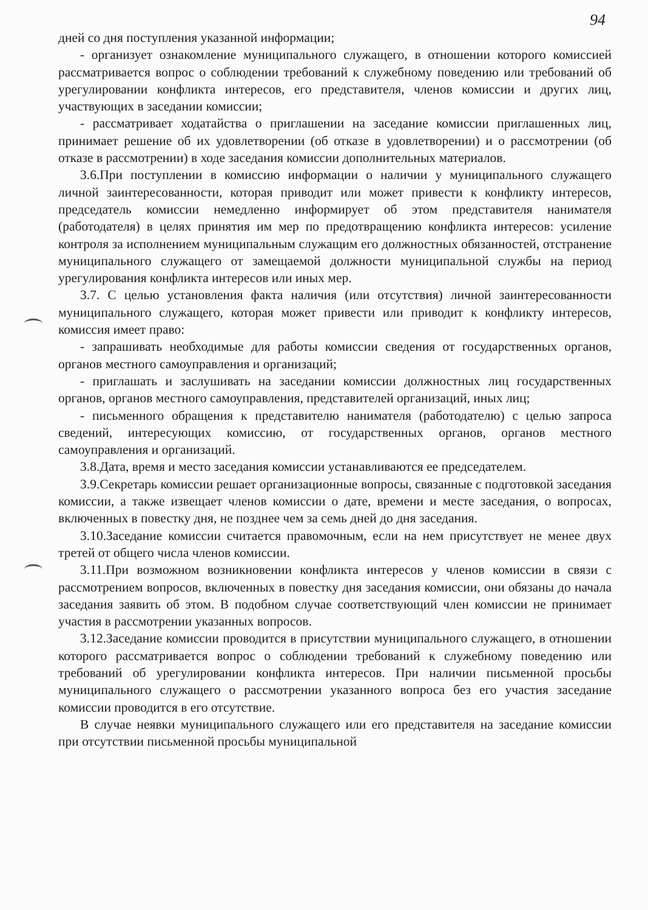94
дней со дня поступления указанной информации;
- организует ознакомление муниципального служащего, в отношении которого комиссией рассматривается вопрос о соблюдении требований к служебному поведению или требований об урегулировании конфликта интересов, его представителя, членов комиссии и других лиц, участвующих в заседании комиссии;
- рассматривает ходатайства о приглашении на заседание комиссии приглашенных лиц, принимает решение об их удовлетворении (об отказе в удовлетворении) и о рассмотрении (об отказе в рассмотрении) в ходе заседания комиссии дополнительных материалов.
3.6.При поступлении в комиссию информации о наличии у муниципального служащего личной заинтересованности, которая приводит или может привести к конфликту интересов, председатель комиссии немедленно информирует об этом представителя нанимателя (работодателя) в целях принятия им мер по предотвращению конфликта интересов: усиление контроля за исполнением муниципальным служащим его должностных обязанностей, отстранение муниципального служащего от замещаемой должности муниципальной службы на период урегулирования конфликта интересов или иных мер.
3.7. С целью установления факта наличия (или отсутствия) личной заинтересованности муниципального служащего, которая может привести или приводит к конфликту интересов, комиссия имеет право:
- запрашивать необходимые для работы комиссии сведения от государственных органов, органов местного самоуправления и организаций;
- приглашать и заслушивать на заседании комиссии должностных лиц государственных органов, органов местного самоуправления, представителей организаций, иных лиц;
- письменного обращения к представителю нанимателя (работодателю) с целью запроса сведений, интересующих комиссию, от государственных органов, органов местного самоуправления и организаций.
3.8.Дата, время и место заседания комиссии устанавливаются ее председателем.
3.9.Секретарь комиссии решает организационные вопросы, связанные с подготовкой заседания комиссии, а также извещает членов комиссии о дате, времени и месте заседания, о вопросах, включенных в повестку дня, не позднее чем за семь дней до дня заседания.
3.10.Заседание комиссии считается правомочным, если на нем присутствует не менее двух третей от общего числа членов комиссии.
3.11.При возможном возникновении конфликта интересов у членов комиссии в связи с рассмотрением вопросов, включенных в повестку дня заседания комиссии, они обязаны до начала заседания заявить об этом. В подобном случае соответствующий член комиссии не принимает участия в рассмотрении указанных вопросов.
3.12.Заседание комиссии проводится в присутствии муниципального служащего, в отношении которого рассматривается вопрос о соблюдении требований к служебному поведению или требований об урегулировании конфликта интересов. При наличии письменной просьбы муниципального служащего о рассмотрении указанного вопроса без его участия заседание комиссии проводится в его отсутствие.
В случае неявки муниципального служащего или его представителя на заседание комиссии при отсутствии письменной просьбы муниципальной